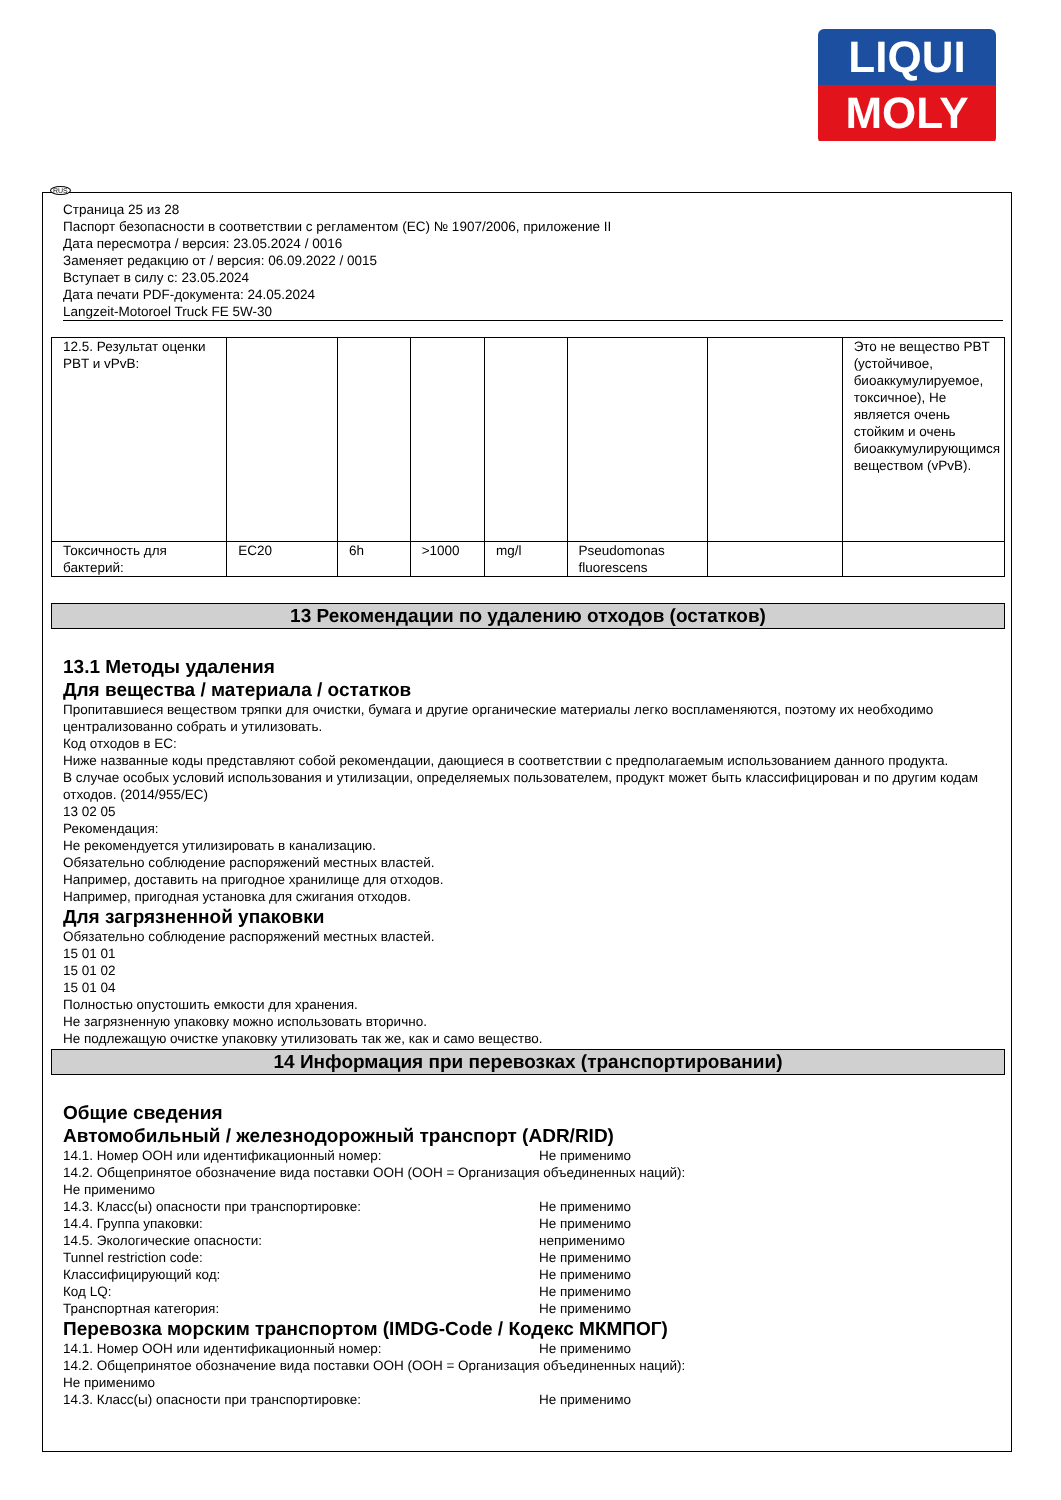LIQUI
MOLY
Страница 25 из 28
Паспорт безопасности в соответствии с регламентом (ЕС) № 1907/2006, приложение II
Дата пересмотра / версия: 23.05.2024 / 0016
Заменяет редакцию от / версия: 06.09.2022 / 0015
Вступает в силу с: 23.05.2024
Дата печати PDF-документа: 24.05.2024
Langzeit-Motoroel Truck FE 5W-30
| 12.5. Результат оценки PBT и vPvB: | | | | | | | Это не вещество PBT (устойчивое, биоаккумулируемое, токсичное), Не является очень стойким и очень биоаккумулирующимся веществом (vPvB). |
| Токсичность для бактерий: | EC20 | 6h | >1000 | mg/l | Pseudomonas fluorescens | | |
13 Рекомендации по удалению отходов (остатков)
13.1 Методы удаления
Для вещества / материала / остатков
Пропитавшиеся веществом тряпки для очистки, бумага и другие органические материалы легко воспламеняются, поэтому их необходимо централизованно собрать и утилизовать.
Код отходов в ЕС:
Ниже названные коды представляют собой рекомендации, дающиеся в соответствии с предполагаемым использованием данного продукта.
В случае особых условий использования и утилизации, определяемых пользователем, продукт может быть классифицирован и по другим кодам отходов. (2014/955/ЕС)
13 02 05
Рекомендация:
Не рекомендуется утилизировать в канализацию.
Обязательно соблюдение распоряжений местных властей.
Например, доставить на пригодное хранилище для отходов.
Например, пригодная установка для сжигания отходов.
Для загрязненной упаковки
Обязательно соблюдение распоряжений местных властей.
15 01 01
15 01 02
15 01 04
Полностью опустошить емкости для хранения.
Не загрязненную упаковку можно использовать вторично.
Не подлежащую очистке упаковку утилизовать так же, как и само вещество.
14 Информация при перевозках (транспортировании)
Общие сведения
Автомобильный / железнодорожный транспорт (ADR/RID)
14.1. Номер ООН или идентификационный номер: Не применимо
14.2. Общепринятое обозначение вида поставки ООН (ООН = Организация объединенных наций):
Не применимо
14.3. Класс(ы) опасности при транспортировке: Не применимо
14.4. Группа упаковки: Не применимо
14.5. Экологические опасности: неприменимо
Tunnel restriction code: Не применимо
Классифицирующий код: Не применимо
Код LQ: Не применимо
Транспортная категория: Не применимо
Перевозка морским транспортом (IMDG-Code / Кодекс МКМПОГ)
14.1. Номер ООН или идентификационный номер: Не применимо
14.2. Общепринятое обозначение вида поставки ООН (ООН = Организация объединенных наций):
Не применимо
14.3. Класс(ы) опасности при транспортировке: Не применимо
RUS